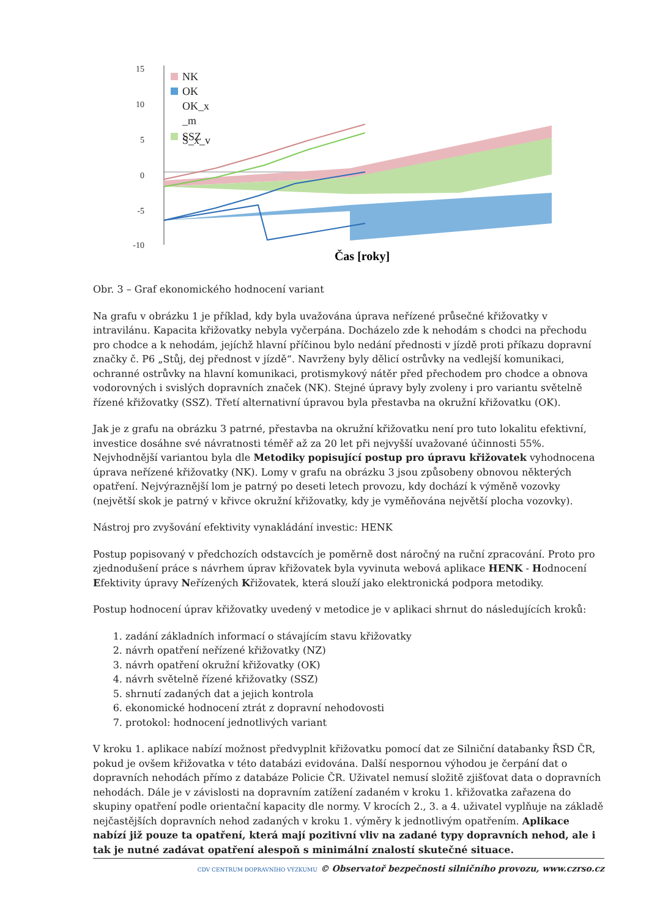15
10
5
0
-5
-10
NK
OK
OK_x
_m
SSZ
S_x_v
Čas [roky]
Obr. 3 – Graf ekonomického hodnocení variant
Na grafu v obrázku 1 je příklad, kdy byla uvažována úprava neřízené průsečné křižovatky v intravilánu. Kapacita křižovatky nebyla vyčerpána. Docházelo zde k nehodám s chodci na přechodu pro chodce a k nehodám, jejíchž hlavní příčinou bylo nedání přednosti v jízdě proti příkazu dopravní značky č. P6 „Stůj, dej přednost v jízdě“. Navrženy byly dělicí ostrůvky na vedlejší komunikaci, ochranné ostrůvky na hlavní komunikaci, protismykový nátěr před přechodem pro chodce a obnova vodorovných i svislých dopravních značek (NK). Stejné úpravy byly zvoleny i pro variantu světelně řízené křižovatky (SSZ). Třetí alternativní úpravou byla přestavba na okružní křižovatku (OK).
Jak je z grafu na obrázku 3 patrné, přestavba na okružní křižovatku není pro tuto lokalitu efektivní, investice dosáhne své návratnosti téměř až za 20 let při nejvyšší uvažované účinnosti 55%. Nejvhodnější variantou byla dle Metodiky popisující postup pro úpravu křižovatek vyhodnocena úprava neřízené křižovatky (NK). Lomy v grafu na obrázku 3 jsou způsobeny obnovou některých opatření. Nejvýraznější lom je patrný po deseti letech provozu, kdy dochází k výměně vozovky (největší skok je patrný v křivce okružní křižovatky, kdy je vyměňována největší plocha vozovky).
Nástroj pro zvyšování efektivity vynakládání investic: HENK
Postup popisovaný v předchozích odstavcích je poměrně dost náročný na ruční zpracování. Proto pro zjednodušení práce s návrhem úprav křižovatek byla vyvinuta webová aplikace HENK - Hodnocení Efektivity úpravy Neřízených Křižovatek, která slouží jako elektronická podpora metodiky.
Postup hodnocení úprav křižovatky uvedený v metodice je v aplikaci shrnut do následujících kroků:
1. zadání základních informací o stávajícím stavu křižovatky
2. návrh opatření neřízené křižovatky (NZ)
3. návrh opatření okružní křižovatky (OK)
4. návrh světelně řízené křižovatky (SSZ)
5. shrnutí zadaných dat a jejich kontrola
6. ekonomické hodnocení ztrát z dopravní nehodovosti
7. protokol: hodnocení jednotlivých variant
V kroku 1. aplikace nabízí možnost předvyplnit křižovatku pomocí dat ze Silniční databanky ŘSD ČR, pokud je ovšem křižovatka v této databázi evidována. Další nespornou výhodou je čerpání dat o dopravních nehodách přímo z databáze Policie ČR. Uživatel nemusí složitě zjišťovat data o dopravních nehodách. Dále je v závislosti na dopravním zatížení zadaném v kroku 1. křižovatka zařazena do skupiny opatření podle orientační kapacity dle normy. V krocích 2., 3. a 4. uživatel vyplňuje na základě nejčastějších dopravních nehod zadaných v kroku 1. výměry k jednotlivým opatřením. Aplikace nabízí již pouze ta opatření, která mají pozitivní vliv na zadané typy dopravních nehod, ale i tak je nutné zadávat opatření alespoň s minimální znalostí skutečné situace.
CDV CENTRUM DOPRAVNÍHO VÝZKUMU © Observatoř bezpečnosti silničního provozu, www.czrso.cz